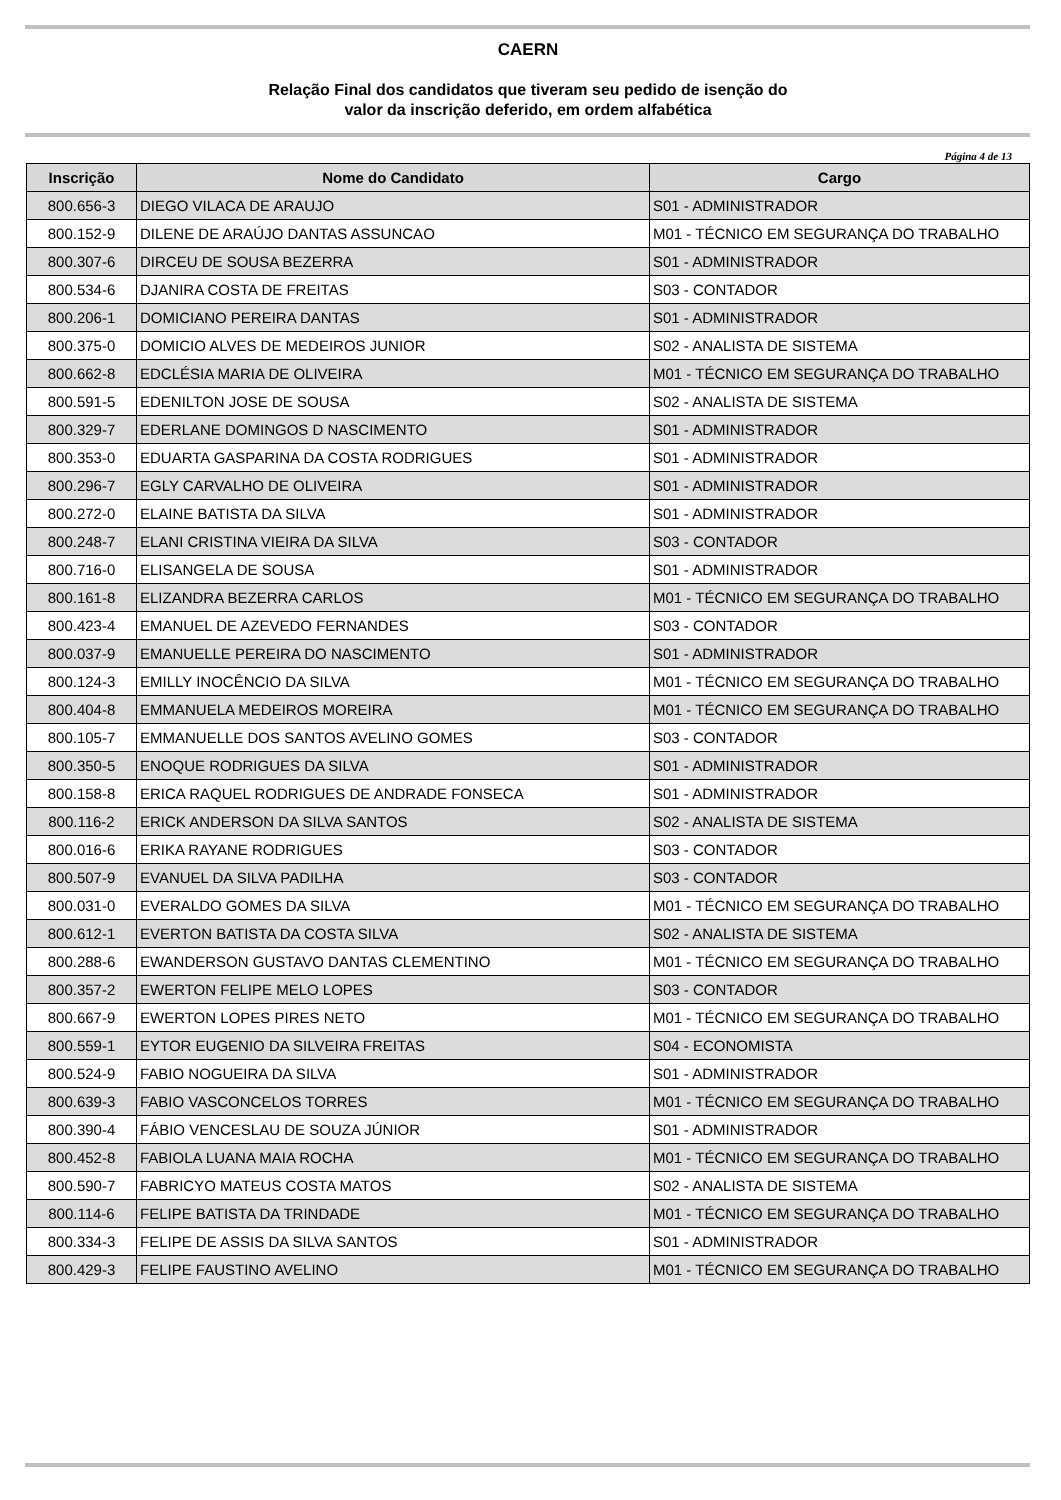CAERN
Relação Final dos candidatos que tiveram seu pedido de isenção do
valor da inscrição deferido, em ordem alfabética
Página 4 de 13
| Inscrição | Nome do Candidato | Cargo |
| --- | --- | --- |
| 800.656-3 | DIEGO VILACA DE ARAUJO | S01 - ADMINISTRADOR |
| 800.152-9 | DILENE DE ARAÚJO DANTAS ASSUNCAO | M01 - TÉCNICO EM SEGURANÇA DO TRABALHO |
| 800.307-6 | DIRCEU DE SOUSA BEZERRA | S01 - ADMINISTRADOR |
| 800.534-6 | DJANIRA COSTA DE FREITAS | S03 - CONTADOR |
| 800.206-1 | DOMICIANO PEREIRA DANTAS | S01 - ADMINISTRADOR |
| 800.375-0 | DOMICIO ALVES DE MEDEIROS JUNIOR | S02 - ANALISTA DE SISTEMA |
| 800.662-8 | EDCLÉSIA MARIA DE OLIVEIRA | M01 - TÉCNICO EM SEGURANÇA DO TRABALHO |
| 800.591-5 | EDENILTON JOSE DE SOUSA | S02 - ANALISTA DE SISTEMA |
| 800.329-7 | EDERLANE DOMINGOS D NASCIMENTO | S01 - ADMINISTRADOR |
| 800.353-0 | EDUARTA GASPARINA DA COSTA RODRIGUES | S01 - ADMINISTRADOR |
| 800.296-7 | EGLY CARVALHO DE OLIVEIRA | S01 - ADMINISTRADOR |
| 800.272-0 | ELAINE BATISTA DA SILVA | S01 - ADMINISTRADOR |
| 800.248-7 | ELANI CRISTINA VIEIRA DA SILVA | S03 - CONTADOR |
| 800.716-0 | ELISANGELA DE SOUSA | S01 - ADMINISTRADOR |
| 800.161-8 | ELIZANDRA BEZERRA CARLOS | M01 - TÉCNICO EM SEGURANÇA DO TRABALHO |
| 800.423-4 | EMANUEL DE AZEVEDO FERNANDES | S03 - CONTADOR |
| 800.037-9 | EMANUELLE PEREIRA DO NASCIMENTO | S01 - ADMINISTRADOR |
| 800.124-3 | EMILLY INOCÊNCIO DA SILVA | M01 - TÉCNICO EM SEGURANÇA DO TRABALHO |
| 800.404-8 | EMMANUELA MEDEIROS MOREIRA | M01 - TÉCNICO EM SEGURANÇA DO TRABALHO |
| 800.105-7 | EMMANUELLE DOS SANTOS AVELINO GOMES | S03 - CONTADOR |
| 800.350-5 | ENOQUE RODRIGUES DA SILVA | S01 - ADMINISTRADOR |
| 800.158-8 | ERICA RAQUEL RODRIGUES DE ANDRADE FONSECA | S01 - ADMINISTRADOR |
| 800.116-2 | ERICK ANDERSON DA SILVA SANTOS | S02 - ANALISTA DE SISTEMA |
| 800.016-6 | ERIKA RAYANE RODRIGUES | S03 - CONTADOR |
| 800.507-9 | EVANUEL DA SILVA PADILHA | S03 - CONTADOR |
| 800.031-0 | EVERALDO GOMES DA SILVA | M01 - TÉCNICO EM SEGURANÇA DO TRABALHO |
| 800.612-1 | EVERTON BATISTA DA COSTA SILVA | S02 - ANALISTA DE SISTEMA |
| 800.288-6 | EWANDERSON GUSTAVO DANTAS CLEMENTINO | M01 - TÉCNICO EM SEGURANÇA DO TRABALHO |
| 800.357-2 | EWERTON FELIPE MELO LOPES | S03 - CONTADOR |
| 800.667-9 | EWERTON LOPES PIRES NETO | M01 - TÉCNICO EM SEGURANÇA DO TRABALHO |
| 800.559-1 | EYTOR EUGENIO DA SILVEIRA FREITAS | S04 - ECONOMISTA |
| 800.524-9 | FABIO NOGUEIRA DA SILVA | S01 - ADMINISTRADOR |
| 800.639-3 | FABIO VASCONCELOS TORRES | M01 - TÉCNICO EM SEGURANÇA DO TRABALHO |
| 800.390-4 | FÁBIO VENCESLAU DE SOUZA JÚNIOR | S01 - ADMINISTRADOR |
| 800.452-8 | FABIOLA LUANA MAIA ROCHA | M01 - TÉCNICO EM SEGURANÇA DO TRABALHO |
| 800.590-7 | FABRICYO MATEUS COSTA MATOS | S02 - ANALISTA DE SISTEMA |
| 800.114-6 | FELIPE BATISTA DA TRINDADE | M01 - TÉCNICO EM SEGURANÇA DO TRABALHO |
| 800.334-3 | FELIPE DE ASSIS DA SILVA SANTOS | S01 - ADMINISTRADOR |
| 800.429-3 | FELIPE FAUSTINO AVELINO | M01 - TÉCNICO EM SEGURANÇA DO TRABALHO |